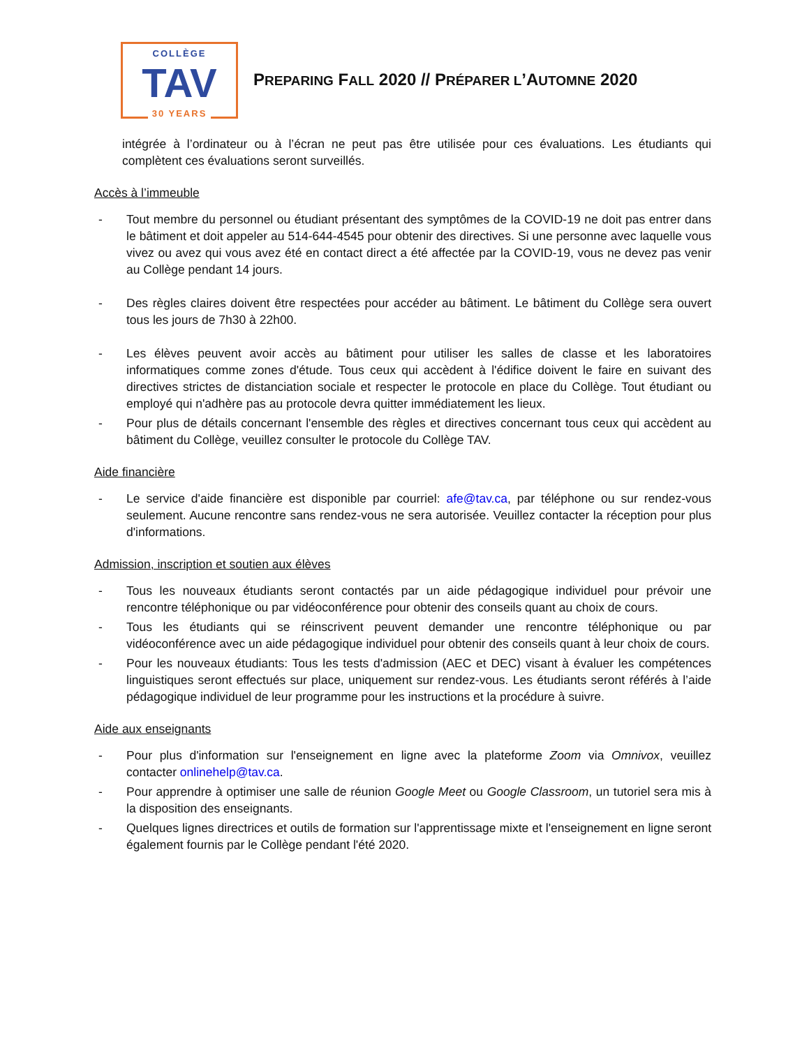COLLÈGE
TAV
30 YEARS
PREPARING FALL 2020 // PRÉPARER L’AUTOMNE 2020
intégrée à l’ordinateur ou à l’écran ne peut pas être utilisée pour ces évaluations. Les étudiants qui complètent ces évaluations seront surveillés.
Accès à l’immeuble
- Tout membre du personnel ou étudiant présentant des symptômes de la COVID-19 ne doit pas entrer dans le bâtiment et doit appeler au 514-644-4545 pour obtenir des directives. Si une personne avec laquelle vous vivez ou avez qui vous avez été en contact direct a été affectée par la COVID-19, vous ne devez pas venir au Collège pendant 14 jours.
- Des règles claires doivent être respectées pour accéder au bâtiment. Le bâtiment du Collège sera ouvert tous les jours de 7h30 à 22h00.
- Les élèves peuvent avoir accès au bâtiment pour utiliser les salles de classe et les laboratoires informatiques comme zones d'étude. Tous ceux qui accèdent à l'édifice doivent le faire en suivant des directives strictes de distanciation sociale et respecter le protocole en place du Collège. Tout étudiant ou employé qui n'adhère pas au protocole devra quitter immédiatement les lieux.
- Pour plus de détails concernant l'ensemble des règles et directives concernant tous ceux qui accèdent au bâtiment du Collège, veuillez consulter le protocole du Collège TAV.
Aide financière
- Le service d'aide financière est disponible par courriel: afe@tav.ca, par téléphone ou sur rendez-vous seulement. Aucune rencontre sans rendez-vous ne sera autorisée. Veuillez contacter la réception pour plus d'informations.
Admission, inscription et soutien aux élèves
- Tous les nouveaux étudiants seront contactés par un aide pédagogique individuel pour prévoir une rencontre téléphonique ou par vidéoconférence pour obtenir des conseils quant au choix de cours.
- Tous les étudiants qui se réinscrivent peuvent demander une rencontre téléphonique ou par vidéoconférence avec un aide pédagogique individuel pour obtenir des conseils quant à leur choix de cours.
- Pour les nouveaux étudiants: Tous les tests d'admission (AEC et DEC) visant à évaluer les compétences linguistiques seront effectués sur place, uniquement sur rendez-vous. Les étudiants seront référés à l’aide pédagogique individuel de leur programme pour les instructions et la procédure à suivre.
Aide aux enseignants
- Pour plus d'information sur l'enseignement en ligne avec la plateforme Zoom via Omnivox, veuillez contacter onlinehelp@tav.ca.
- Pour apprendre à optimiser une salle de réunion Google Meet ou Google Classroom, un tutoriel sera mis à la disposition des enseignants.
- Quelques lignes directrices et outils de formation sur l'apprentissage mixte et l'enseignement en ligne seront également fournis par le Collège pendant l'été 2020.